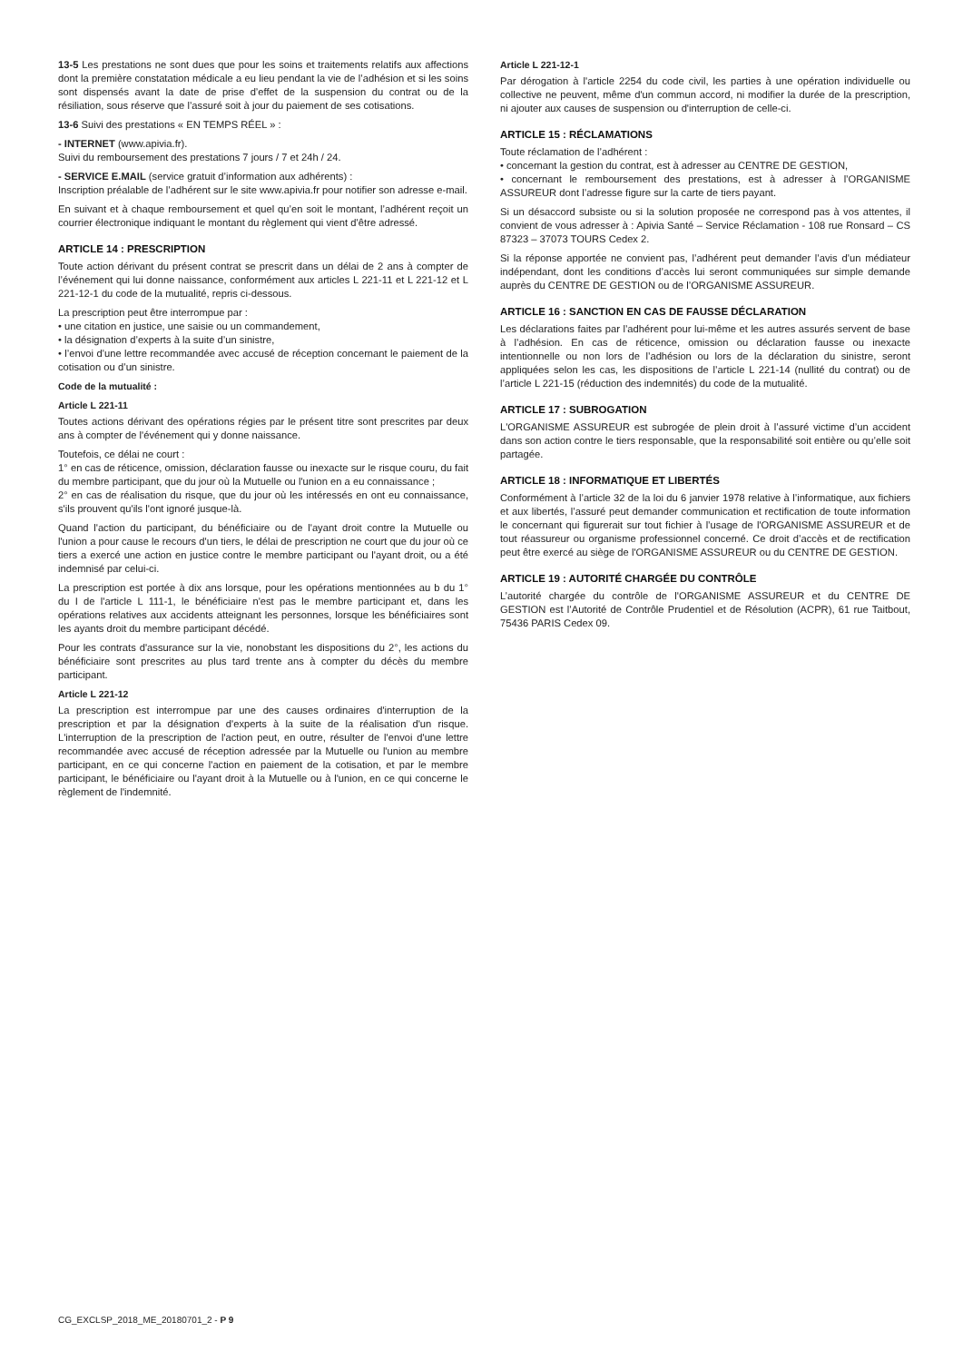13-5 Les prestations ne sont dues que pour les soins et traitements relatifs aux affections dont la première constatation médicale a eu lieu pendant la vie de l’adhésion et si les soins sont dispensés avant la date de prise d’effet de la suspension du contrat ou de la résiliation, sous réserve que l’assuré soit à jour du paiement de ses cotisations.
13-6 Suivi des prestations « EN TEMPS RÉEL » :
- INTERNET (www.apivia.fr).
Suivi du remboursement des prestations 7 jours / 7 et 24h / 24.
- SERVICE E.MAIL (service gratuit d’information aux adhérents) :
Inscription préalable de l’adhérent sur le site www.apivia.fr pour notifier son adresse e-mail.
En suivant et à chaque remboursement et quel qu’en soit le montant, l’adhérent reçoit un courrier électronique indiquant le montant du règlement qui vient d’être adressé.
ARTICLE 14 : PRESCRIPTION
Toute action dérivant du présent contrat se prescrit dans un délai de 2 ans à compter de l’événement qui lui donne naissance, conformément aux articles L 221-11 et L 221-12 et L 221-12-1 du code de la mutualité, repris ci-dessous.
La prescription peut être interrompue par :
• une citation en justice, une saisie ou un commandement,
• la désignation d’experts à la suite d’un sinistre,
• l’envoi d’une lettre recommandée avec accusé de réception concernant le paiement de la cotisation ou d’un sinistre.
Code de la mutualité :
Article L 221-11
Toutes actions dérivant des opérations régies par le présent titre sont prescrites par deux ans à compter de l'événement qui y donne naissance.
Toutefois, ce délai ne court :
1° en cas de réticence, omission, déclaration fausse ou inexacte sur le risque couru, du fait du membre participant, que du jour où la Mutuelle ou l'union en a eu connaissance ;
2° en cas de réalisation du risque, que du jour où les intéressés en ont eu connaissance, s'ils prouvent qu'ils l'ont ignoré jusque-là.
Quand l'action du participant, du bénéficiaire ou de l'ayant droit contre la Mutuelle ou l'union a pour cause le recours d'un tiers, le délai de prescription ne court que du jour où ce tiers a exercé une action en justice contre le membre participant ou l'ayant droit, ou a été indemnisé par celui-ci.
La prescription est portée à dix ans lorsque, pour les opérations mentionnées au b du 1° du I de l'article L 111-1, le bénéficiaire n'est pas le membre participant et, dans les opérations relatives aux accidents atteignant les personnes, lorsque les bénéficiaires sont les ayants droit du membre participant décédé.
Pour les contrats d'assurance sur la vie, nonobstant les dispositions du 2°, les actions du bénéficiaire sont prescrites au plus tard trente ans à compter du décès du membre participant.
Article L 221-12
La prescription est interrompue par une des causes ordinaires d'interruption de la prescription et par la désignation d'experts à la suite de la réalisation d'un risque. L'interruption de la prescription de l'action peut, en outre, résulter de l'envoi d'une lettre recommandée avec accusé de réception adressée par la Mutuelle ou l'union au membre participant, en ce qui concerne l'action en paiement de la cotisation, et par le membre participant, le bénéficiaire ou l'ayant droit à la Mutuelle ou à l'union, en ce qui concerne le règlement de l'indemnité.
Article L 221-12-1
Par dérogation à l'article 2254 du code civil, les parties à une opération individuelle ou collective ne peuvent, même d'un commun accord, ni modifier la durée de la prescription, ni ajouter aux causes de suspension ou d'interruption de celle-ci.
ARTICLE 15 : RÉCLAMATIONS
Toute réclamation de l’adhérent :
• concernant la gestion du contrat, est à adresser au CENTRE DE GESTION,
• concernant le remboursement des prestations, est à adresser à l’ORGANISME ASSUREUR dont l’adresse figure sur la carte de tiers payant.
Si un désaccord subsiste ou si la solution proposée ne correspond pas à vos attentes, il convient de vous adresser à : Apivia Santé – Service Réclamation - 108 rue Ronsard – CS 87323 – 37073 TOURS Cedex 2.
Si la réponse apportée ne convient pas, l’adhérent peut demander l’avis d’un médiateur indépendant, dont les conditions d’accès lui seront communiquées sur simple demande auprès du CENTRE DE GESTION ou de l’ORGANISME ASSUREUR.
ARTICLE 16 : SANCTION EN CAS DE FAUSSE DÉCLARATION
Les déclarations faites par l’adhérent pour lui-même et les autres assurés servent de base à l’adhésion. En cas de réticence, omission ou déclaration fausse ou inexacte intentionnelle ou non lors de l’adhésion ou lors de la déclaration du sinistre, seront appliquées selon les cas, les dispositions de l’article L 221-14 (nullité du contrat) ou de l’article L 221-15 (réduction des indemnités) du code de la mutualité.
ARTICLE 17 : SUBROGATION
L'ORGANISME ASSUREUR est subrogée de plein droit à l’assuré victime d’un accident dans son action contre le tiers responsable, que la responsabilité soit entière ou qu’elle soit partagée.
ARTICLE 18 : INFORMATIQUE ET LIBERTÉS
Conformément à l’article 32 de la loi du 6 janvier 1978 relative à l’informatique, aux fichiers et aux libertés, l’assuré peut demander communication et rectification de toute information le concernant qui figurerait sur tout fichier à l’usage de l'ORGANISME ASSUREUR et de tout réassureur ou organisme professionnel concerné. Ce droit d’accès et de rectification peut être exercé au siège de l'ORGANISME ASSUREUR ou du CENTRE DE GESTION.
ARTICLE 19 : AUTORITÉ CHARGÉE DU CONTRÔLE
L’autorité chargée du contrôle de l'ORGANISME ASSUREUR et du CENTRE DE GESTION est l’Autorité de Contrôle Prudentiel et de Résolution (ACPR), 61 rue Taitbout, 75436 PARIS Cedex 09.
CG_EXCLSP_2018_ME_20180701_2 - P 9